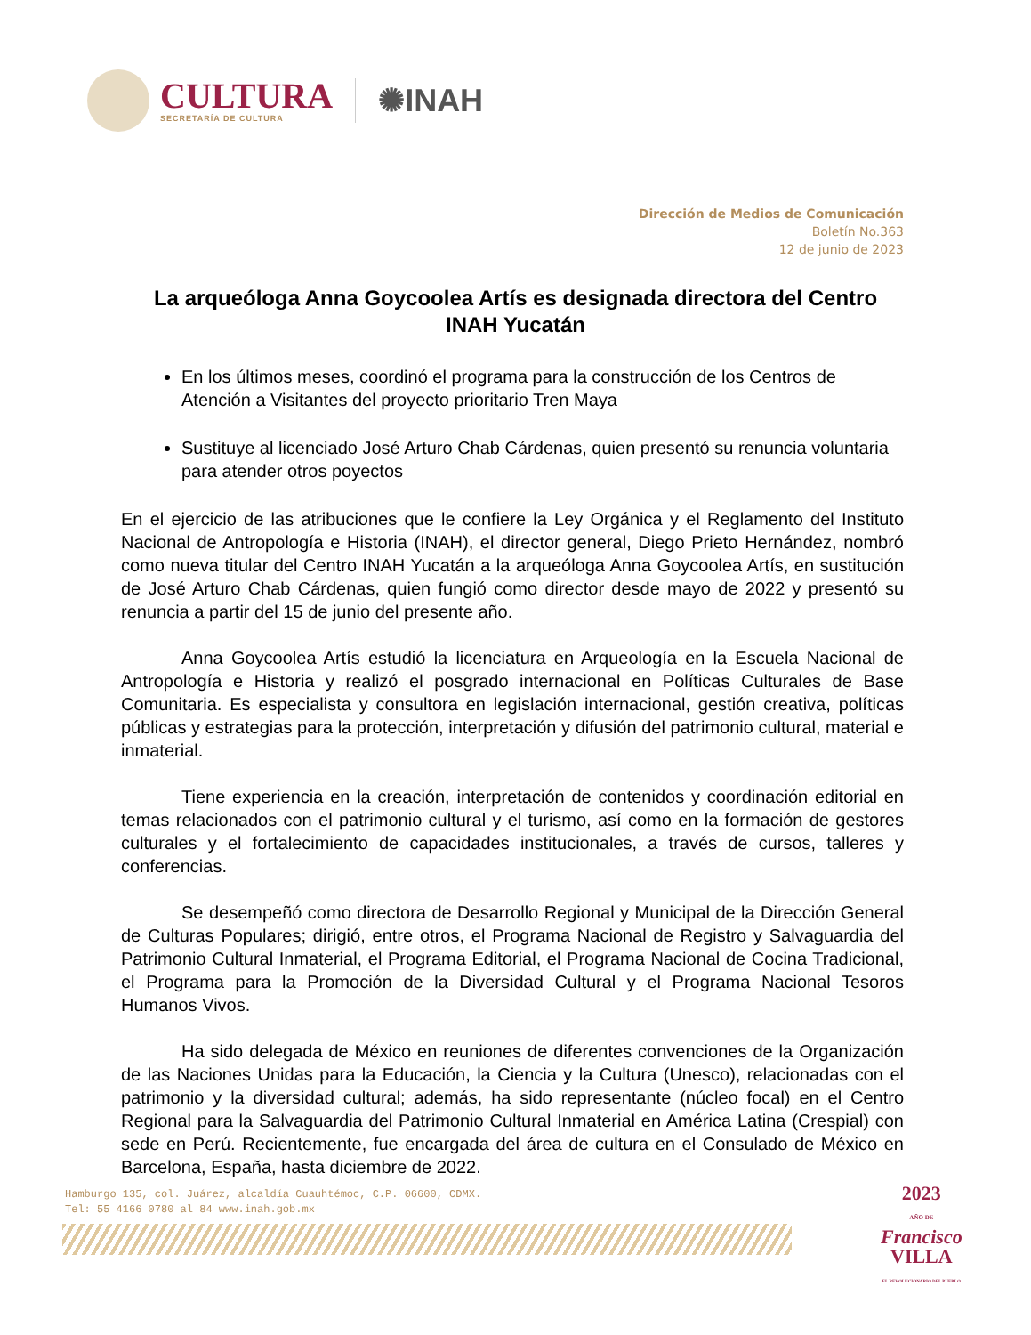CULTURA
SECRETARÍA DE CULTURA
✺INAH
Dirección de Medios de Comunicación
Boletín No.363
12 de junio de 2023
La arqueóloga Anna Goycoolea Artís es designada directora del Centro INAH Yucatán
En los últimos meses, coordinó el programa para la construcción de los Centros de Atención a Visitantes del proyecto prioritario Tren Maya
Sustituye al licenciado José Arturo Chab Cárdenas, quien presentó su renuncia voluntaria para atender otros poyectos
En el ejercicio de las atribuciones que le confiere la Ley Orgánica y el Reglamento del Instituto Nacional de Antropología e Historia (INAH), el director general, Diego Prieto Hernández, nombró como nueva titular del Centro INAH Yucatán a la arqueóloga Anna Goycoolea Artís, en sustitución de José Arturo Chab Cárdenas, quien fungió como director desde mayo de 2022 y presentó su renuncia a partir del 15 de junio del presente año.
Anna Goycoolea Artís estudió la licenciatura en Arqueología en la Escuela Nacional de Antropología e Historia y realizó el posgrado internacional en Políticas Culturales de Base Comunitaria. Es especialista y consultora en legislación internacional, gestión creativa, políticas públicas y estrategias para la protección, interpretación y difusión del patrimonio cultural, material e inmaterial.
Tiene experiencia en la creación, interpretación de contenidos y coordinación editorial en temas relacionados con el patrimonio cultural y el turismo, así como en la formación de gestores culturales y el fortalecimiento de capacidades institucionales, a través de cursos, talleres y conferencias.
Se desempeñó como directora de Desarrollo Regional y Municipal de la Dirección General de Culturas Populares; dirigió, entre otros, el Programa Nacional de Registro y Salvaguardia del Patrimonio Cultural Inmaterial, el Programa Editorial, el Programa Nacional de Cocina Tradicional, el Programa para la Promoción de la Diversidad Cultural y el Programa Nacional Tesoros Humanos Vivos.
Ha sido delegada de México en reuniones de diferentes convenciones de la Organización de las Naciones Unidas para la Educación, la Ciencia y la Cultura (Unesco), relacionadas con el patrimonio y la diversidad cultural; además, ha sido representante (núcleo focal) en el Centro Regional para la Salvaguardia del Patrimonio Cultural Inmaterial en América Latina (Crespial) con sede en Perú. Recientemente, fue encargada del área de cultura en el Consulado de México en Barcelona, España, hasta diciembre de 2022.
Hamburgo 135, col. Juárez, alcaldía Cuauhtémoc, C.P. 06600, CDMX.
Tel: 55 4166 0780 al 84 www.inah.gob.mx
2023
AÑO DE
Francisco
VILLA
EL REVOLUCIONARIO DEL PUEBLO